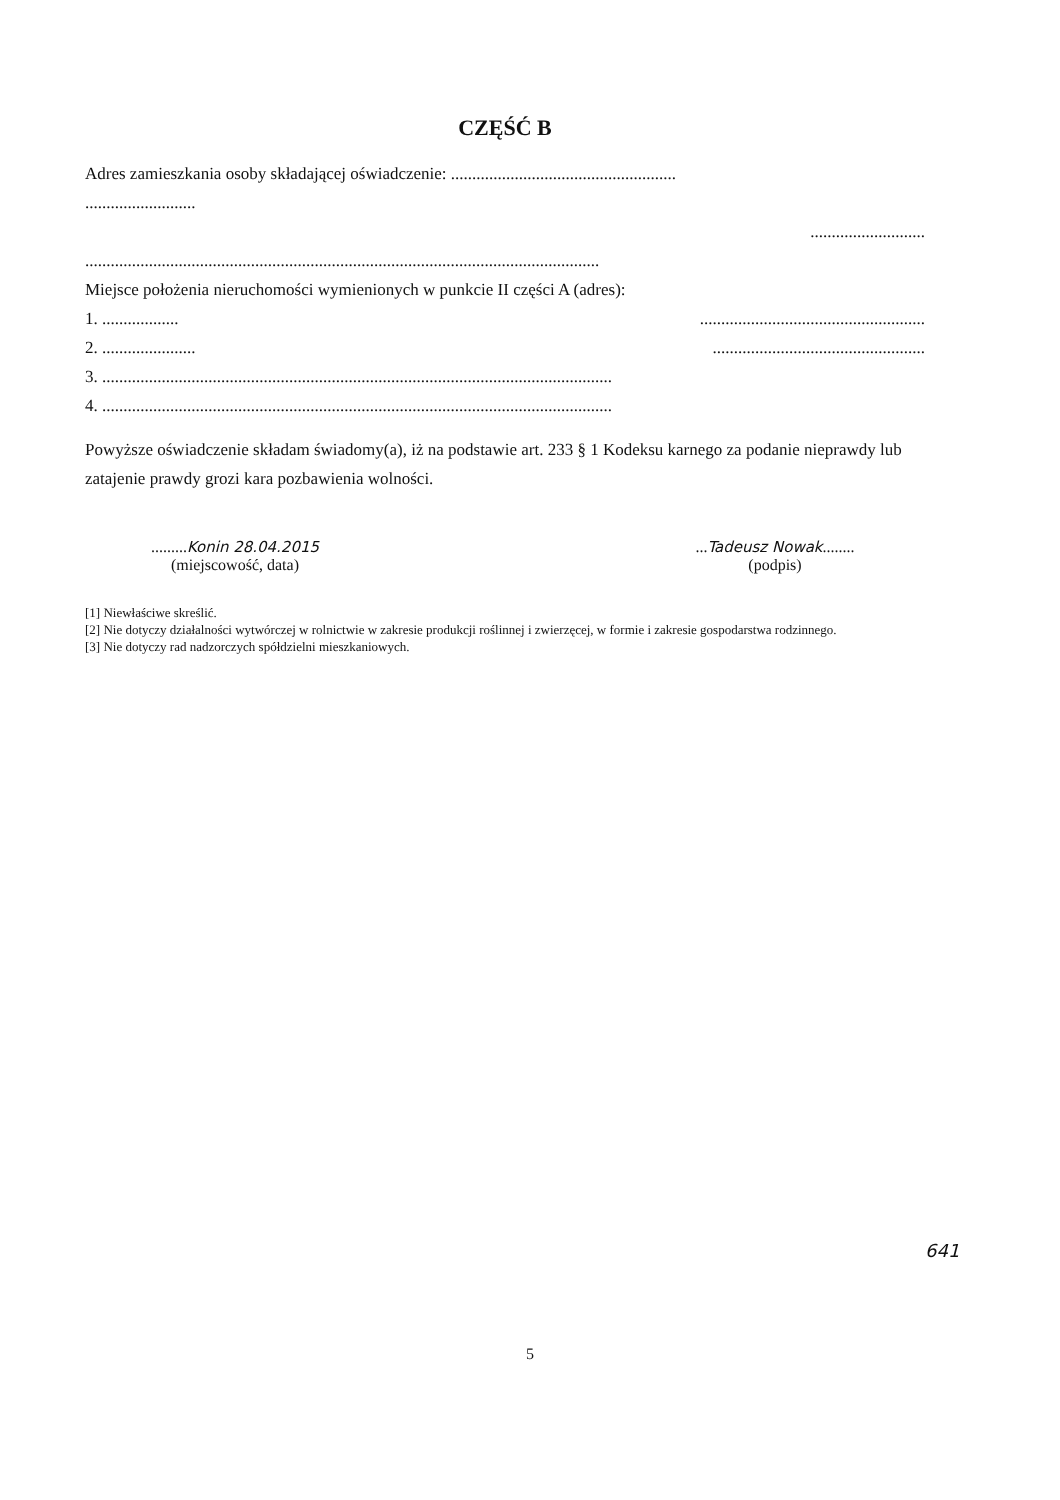CZĘŚĆ B
Adres zamieszkania osoby składającej oświadczenie: .....................................................
..........................
...........................
.........................................................................................................................
Miejsce położenia nieruchomości wymienionych w punkcie II części A (adres):
1. .................. .....................................................
2. ...................... ..................................................
3. ........................................................................................................................
4. ........................................................................................................................
Powyższe oświadczenie składam świadomy(a), iż na podstawie art. 233 § 1 Kodeksu karnego za podanie nieprawdy lub zatajenie prawdy grozi kara pozbawienia wolności.
.........Konin 28.04.2015
(miejscowość, data)
...Tadeusz Nowak........
(podpis)
[1] Niewłaściwe skreślić.
[2] Nie dotyczy działalności wytwórczej w rolnictwie w zakresie produkcji roślinnej i zwierzęcej, w formie i zakresie gospodarstwa rodzinnego.
[3] Nie dotyczy rad nadzorczych spółdzielni mieszkaniowych.
641
5